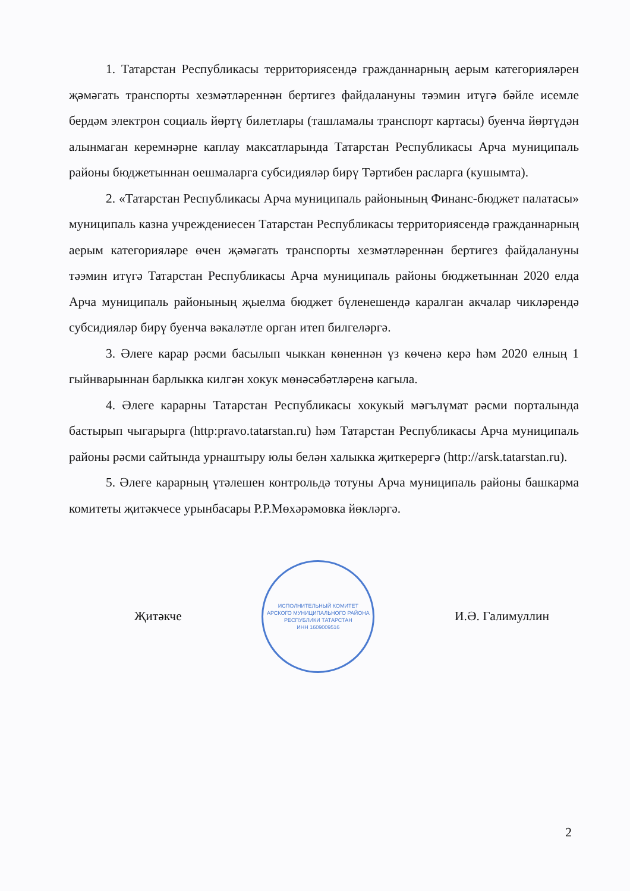1. Татарстан Республикасы территориясендә гражданнарның аерым категорияләрен җәмәгать транспорты хезмәтләреннән бертигез файдалануны тәэмин итүгә бәйле исемле бердәм электрон социаль йөртү билетлары (ташламалы транспорт картасы) буенча йөртүдән алынмаган керемнәрне каплау максатларында Татарстан Республикасы Арча муниципаль районы бюджетыннан оешмаларга субсидияләр бирү Тәртибен расларга (кушымта).
2. «Татарстан Республикасы Арча муниципаль районының Финанс-бюджет палатасы» муниципаль казна учреждениесен Татарстан Республикасы территориясендә гражданнарның аерым категорияләре өчен җәмәгать транспорты хезмәтләреннән бертигез файдалануны тәэмин итүгә Татарстан Республикасы Арча муниципаль районы бюджетыннан 2020 елда Арча муниципаль районының җыелма бюджет бүленешендә каралган акчалар чикләрендә субсидияләр бирү буенча вәкаләтле орган итеп билгеләргә.
3. Әлеге карар рәсми басылып чыккан көненнән үз көченә керә һәм 2020 елның 1 гыйнварыннан барлыкка килгән хокук мөнәсәбәтләренә кагыла.
4. Әлеге карарны Татарстан Республикасы хокукый мәгълүмат рәсми порталында бастырып чыгарырга (http:pravo.tatarstan.ru) һәм Татарстан Республикасы Арча муниципаль районы рәсми сайтында урнаштыру юлы белән халыкка җиткерергә (http://arsk.tatarstan.ru).
5. Әлеге карарның үтәлешен контрольдә тотуны Арча муниципаль районы башкарма комитеты җитәкчесе урынбасары Р.Р.Мөхәрәмовка йөкләргә.
Җитәкче
ИСПОЛНИТЕЛЬНЫЙ КОМИТЕТ
АРСКОГО МУНИЦИПАЛЬНОГО РАЙОНА
РЕСПУБЛИКИ ТАТАРСТАН
ИНН 1609009516
И.Ә. Галимуллин
2